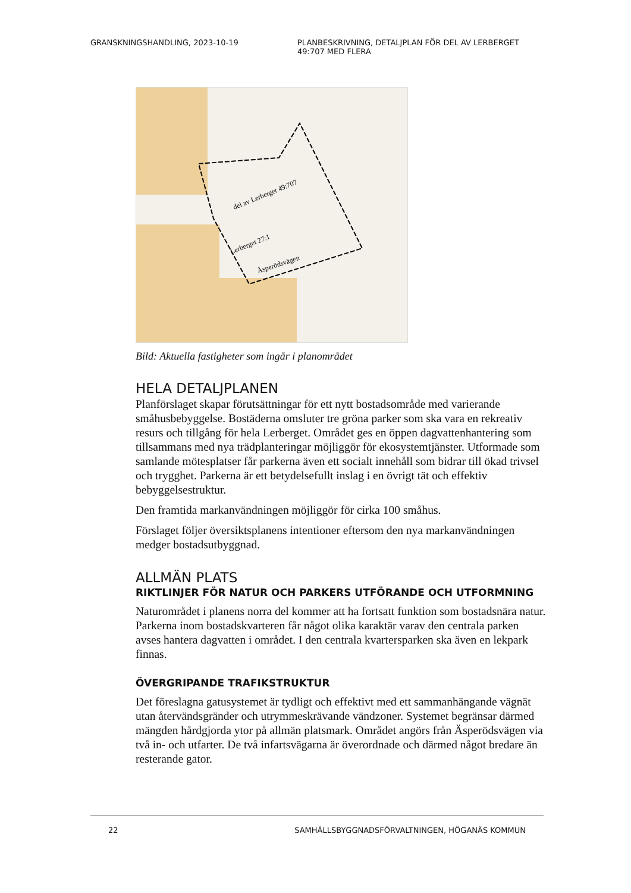GRANSKNINGSHANDLING, 2023-10-19 PLANBESKRIVNING, DETALJPLAN FÖR DEL AV LERBERGET 49:707 MED FLERA
del av Lerberget 49:707
Lerberget 27:1
Äsperödsvägen
Bild: Aktuella fastigheter som ingår i planområdet
HELA DETALJPLANEN
Planförslaget skapar förutsättningar för ett nytt bostadsområde med varierande småhusbebyggelse. Bostäderna omsluter tre gröna parker som ska vara en rekreativ resurs och tillgång för hela Lerberget. Området ges en öppen dagvattenhantering som tillsammans med nya trädplanteringar möjliggör för ekosystemtjänster. Utformade som samlande mötesplatser får parkerna även ett socialt innehåll som bidrar till ökad trivsel och trygghet. Parkerna är ett betydelsefullt inslag i en övrigt tät och effektiv bebyggelsestruktur.
Den framtida markanvändningen möjliggör för cirka 100 småhus.
Förslaget följer översiktsplanens intentioner eftersom den nya markanvändningen medger bostadsutbyggnad.
ALLMÄN PLATS
RIKTLINJER FÖR NATUR OCH PARKERS UTFÖRANDE OCH UTFORMNING
Naturområdet i planens norra del kommer att ha fortsatt funktion som bostadsnära natur. Parkerna inom bostadskvarteren får något olika karaktär varav den centrala parken avses hantera dagvatten i området. I den centrala kvartersparken ska även en lekpark finnas.
ÖVERGRIPANDE TRAFIKSTRUKTUR
Det föreslagna gatusystemet är tydligt och effektivt med ett sammanhängande vägnät utan återvändsgränder och utrymmeskrävande vändzoner. Systemet begränsar därmed mängden hårdgjorda ytor på allmän platsmark. Området angörs från Äsperödsvägen via två in- och utfarter. De två infartsvägarna är överordnade och därmed något bredare än resterande gator.
22 SAMHÄLLSBYGGNADSFÖRVALTNINGEN, HÖGANÄS KOMMUN